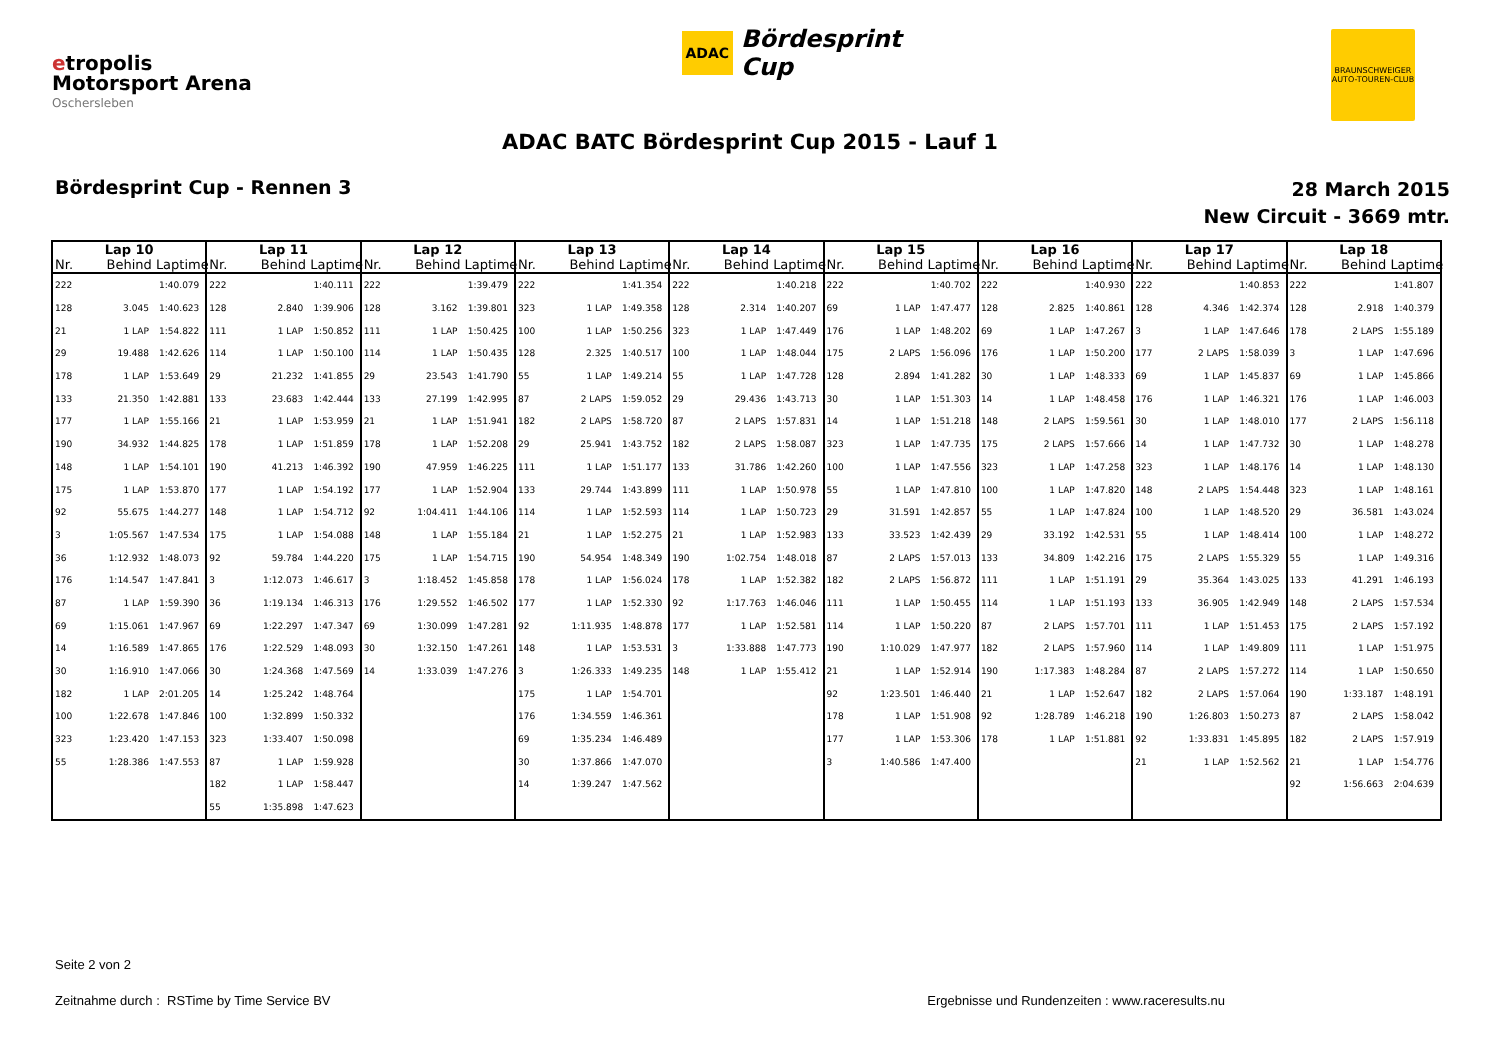etropolis
Motorsport Arena
Oschersleben
ADAC Bördesprint
Cup
BRAUNSCHWEIGER AUTO-TOUREN-CLUB
ADAC BATC Bördesprint Cup 2015 - Lauf 1
Bördesprint Cup - Rennen 3
28 March 2015
New Circuit - 3669 mtr.
| Lap 10 | | | Lap 11 | | | Lap 12 | | | Lap 13 | | | Lap 14 | | | Lap 15 | | | Lap 16 | | | Lap 17 | | | Lap 18 | | |
| --- | --- | --- | --- | --- | --- | --- | --- | --- | --- | --- | --- | --- | --- | --- | --- | --- | --- | --- | --- | --- | --- | --- | --- | --- | --- | --- |
| Nr. | Behind | Laptime | Nr. | Behind | Laptime | Nr. | Behind | Laptime | Nr. | Behind | Laptime | Nr. | Behind | Laptime | Nr. | Behind | Laptime | Nr. | Behind | Laptime | Nr. | Behind | Laptime | Nr. | Behind | Laptime |
| 222 | | 1:40.079 | 222 | | 1:40.111 | 222 | | 1:39.479 | 222 | | 1:41.354 | 222 | | 1:40.218 | 222 | | 1:40.702 | 222 | | 1:40.930 | 222 | | 1:40.853 | 222 | | 1:41.807 |
| 128 | 3.045 | 1:40.623 | 128 | 2.840 | 1:39.906 | 128 | 3.162 | 1:39.801 | 323 | 1 LAP | 1:49.358 | 128 | 2.314 | 1:40.207 | 69 | 1 LAP | 1:47.477 | 128 | 2.825 | 1:40.861 | 128 | 4.346 | 1:42.374 | 128 | 2.918 | 1:40.379 |
| 21 | 1 LAP | 1:54.822 | 111 | 1 LAP | 1:50.852 | 111 | 1 LAP | 1:50.425 | 100 | 1 LAP | 1:50.256 | 323 | 1 LAP | 1:47.449 | 176 | 1 LAP | 1:48.202 | 69 | 1 LAP | 1:47.267 | 3 | 1 LAP | 1:47.646 | 178 | 2 LAPS | 1:55.189 |
| 29 | 19.488 | 1:42.626 | 114 | 1 LAP | 1:50.100 | 114 | 1 LAP | 1:50.435 | 128 | 2.325 | 1:40.517 | 100 | 1 LAP | 1:48.044 | 175 | 2 LAPS | 1:56.096 | 176 | 1 LAP | 1:50.200 | 177 | 2 LAPS | 1:58.039 | 3 | 1 LAP | 1:47.696 |
| 178 | 1 LAP | 1:53.649 | 29 | 21.232 | 1:41.855 | 29 | 23.543 | 1:41.790 | 55 | 1 LAP | 1:49.214 | 55 | 1 LAP | 1:47.728 | 128 | 2.894 | 1:41.282 | 30 | 1 LAP | 1:48.333 | 69 | 1 LAP | 1:45.837 | 69 | 1 LAP | 1:45.866 |
| 133 | 21.350 | 1:42.881 | 133 | 23.683 | 1:42.444 | 133 | 27.199 | 1:42.995 | 87 | 2 LAPS | 1:59.052 | 29 | 29.436 | 1:43.713 | 30 | 1 LAP | 1:51.303 | 14 | 1 LAP | 1:48.458 | 176 | 1 LAP | 1:46.321 | 176 | 1 LAP | 1:46.003 |
| 177 | 1 LAP | 1:55.166 | 21 | 1 LAP | 1:53.959 | 21 | 1 LAP | 1:51.941 | 182 | 2 LAPS | 1:58.720 | 87 | 2 LAPS | 1:57.831 | 14 | 1 LAP | 1:51.218 | 148 | 2 LAPS | 1:59.561 | 30 | 1 LAP | 1:48.010 | 177 | 2 LAPS | 1:56.118 |
| 190 | 34.932 | 1:44.825 | 178 | 1 LAP | 1:51.859 | 178 | 1 LAP | 1:52.208 | 29 | 25.941 | 1:43.752 | 182 | 2 LAPS | 1:58.087 | 323 | 1 LAP | 1:47.735 | 175 | 2 LAPS | 1:57.666 | 14 | 1 LAP | 1:47.732 | 30 | 1 LAP | 1:48.278 |
| 148 | 1 LAP | 1:54.101 | 190 | 41.213 | 1:46.392 | 190 | 47.959 | 1:46.225 | 111 | 1 LAP | 1:51.177 | 133 | 31.786 | 1:42.260 | 100 | 1 LAP | 1:47.556 | 323 | 1 LAP | 1:47.258 | 323 | 1 LAP | 1:48.176 | 14 | 1 LAP | 1:48.130 |
| 175 | 1 LAP | 1:53.870 | 177 | 1 LAP | 1:54.192 | 177 | 1 LAP | 1:52.904 | 133 | 29.744 | 1:43.899 | 111 | 1 LAP | 1:50.978 | 55 | 1 LAP | 1:47.810 | 100 | 1 LAP | 1:47.820 | 148 | 2 LAPS | 1:54.448 | 323 | 1 LAP | 1:48.161 |
| 92 | 55.675 | 1:44.277 | 148 | 1 LAP | 1:54.712 | 92 | 1:04.411 | 1:44.106 | 114 | 1 LAP | 1:52.593 | 114 | 1 LAP | 1:50.723 | 29 | 31.591 | 1:42.857 | 55 | 1 LAP | 1:47.824 | 100 | 1 LAP | 1:48.520 | 29 | 36.581 | 1:43.024 |
| 3 | 1:05.567 | 1:47.534 | 175 | 1 LAP | 1:54.088 | 148 | 1 LAP | 1:55.184 | 21 | 1 LAP | 1:52.275 | 21 | 1 LAP | 1:52.983 | 133 | 33.523 | 1:42.439 | 29 | 33.192 | 1:42.531 | 55 | 1 LAP | 1:48.414 | 100 | 1 LAP | 1:48.272 |
| 36 | 1:12.932 | 1:48.073 | 92 | 59.784 | 1:44.220 | 175 | 1 LAP | 1:54.715 | 190 | 54.954 | 1:48.349 | 190 | 1:02.754 | 1:48.018 | 87 | 2 LAPS | 1:57.013 | 133 | 34.809 | 1:42.216 | 175 | 2 LAPS | 1:55.329 | 55 | 1 LAP | 1:49.316 |
| 176 | 1:14.547 | 1:47.841 | 3 | 1:12.073 | 1:46.617 | 3 | 1:18.452 | 1:45.858 | 178 | 1 LAP | 1:56.024 | 178 | 1 LAP | 1:52.382 | 182 | 2 LAPS | 1:56.872 | 111 | 1 LAP | 1:51.191 | 29 | 35.364 | 1:43.025 | 133 | 41.291 | 1:46.193 |
| 87 | 1 LAP | 1:59.390 | 36 | 1:19.134 | 1:46.313 | 176 | 1:29.552 | 1:46.502 | 177 | 1 LAP | 1:52.330 | 92 | 1:17.763 | 1:46.046 | 111 | 1 LAP | 1:50.455 | 114 | 1 LAP | 1:51.193 | 133 | 36.905 | 1:42.949 | 148 | 2 LAPS | 1:57.534 |
| 69 | 1:15.061 | 1:47.967 | 69 | 1:22.297 | 1:47.347 | 69 | 1:30.099 | 1:47.281 | 92 | 1:11.935 | 1:48.878 | 177 | 1 LAP | 1:52.581 | 114 | 1 LAP | 1:50.220 | 87 | 2 LAPS | 1:57.701 | 111 | 1 LAP | 1:51.453 | 175 | 2 LAPS | 1:57.192 |
| 14 | 1:16.589 | 1:47.865 | 176 | 1:22.529 | 1:48.093 | 30 | 1:32.150 | 1:47.261 | 148 | 1 LAP | 1:53.531 | 3 | 1:33.888 | 1:47.773 | 190 | 1:10.029 | 1:47.977 | 182 | 2 LAPS | 1:57.960 | 114 | 1 LAP | 1:49.809 | 111 | 1 LAP | 1:51.975 |
| 30 | 1:16.910 | 1:47.066 | 30 | 1:24.368 | 1:47.569 | 14 | 1:33.039 | 1:47.276 | 3 | 1:26.333 | 1:49.235 | 148 | 1 LAP | 1:55.412 | 21 | 1 LAP | 1:52.914 | 190 | 1:17.383 | 1:48.284 | 87 | 2 LAPS | 1:57.272 | 114 | 1 LAP | 1:50.650 |
| 182 | 1 LAP | 2:01.205 | 14 | 1:25.242 | 1:48.764 | | | | 175 | 1 LAP | 1:54.701 | | | | 92 | 1:23.501 | 1:46.440 | 21 | 1 LAP | 1:52.647 | 182 | 2 LAPS | 1:57.064 | 190 | 1:33.187 | 1:48.191 |
| 100 | 1:22.678 | 1:47.846 | 100 | 1:32.899 | 1:50.332 | | | | 176 | 1:34.559 | 1:46.361 | | | | 178 | 1 LAP | 1:51.908 | 92 | 1:28.789 | 1:46.218 | 190 | 1:26.803 | 1:50.273 | 87 | 2 LAPS | 1:58.042 |
| 323 | 1:23.420 | 1:47.153 | 323 | 1:33.407 | 1:50.098 | | | | 69 | 1:35.234 | 1:46.489 | | | | 177 | 1 LAP | 1:53.306 | 178 | 1 LAP | 1:51.881 | 92 | 1:33.831 | 1:45.895 | 182 | 2 LAPS | 1:57.919 |
| 55 | 1:28.386 | 1:47.553 | 87 | 1 LAP | 1:59.928 | | | | 30 | 1:37.866 | 1:47.070 | | | | 3 | 1:40.586 | 1:47.400 | | | | 21 | 1 LAP | 1:52.562 | 21 | 1 LAP | 1:54.776 |
| | | | 182 | 1 LAP | 1:58.447 | | | | 14 | 1:39.247 | 1:47.562 | | | | | | | | | | | | | 92 | 1:56.663 | 2:04.639 |
| | | | 55 | 1:35.898 | 1:47.623 | | | | | | | | | | | | | | | | | | | | | |
Seite 2 von 2
Zeitnahme durch : RSTime by Time Service BV Ergebnisse und Rundenzeiten : www.raceresults.nu